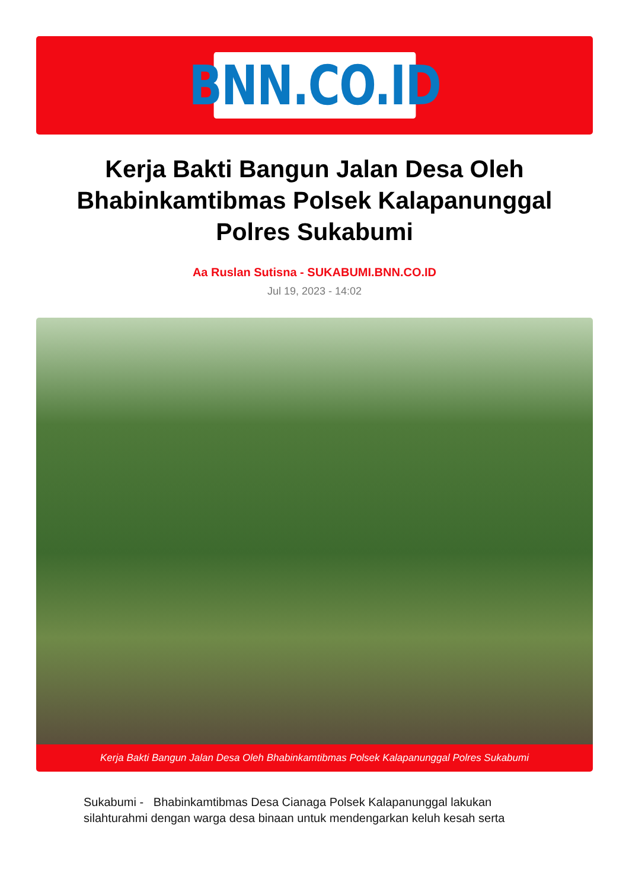BNN.CO.ID
Kerja Bakti Bangun Jalan Desa Oleh Bhabinkamtibmas Polsek Kalapanunggal Polres Sukabumi
Aa Ruslan Sutisna - SUKABUMI.BNN.CO.ID
Jul 19, 2023 - 14:02
Kerja Bakti Bangun Jalan Desa Oleh Bhabinkamtibmas Polsek Kalapanunggal Polres Sukabumi
Sukabumi - Bhabinkamtibmas Desa Cianaga Polsek Kalapanunggal lakukan silahturahmi dengan warga desa binaan untuk mendengarkan keluh kesah serta